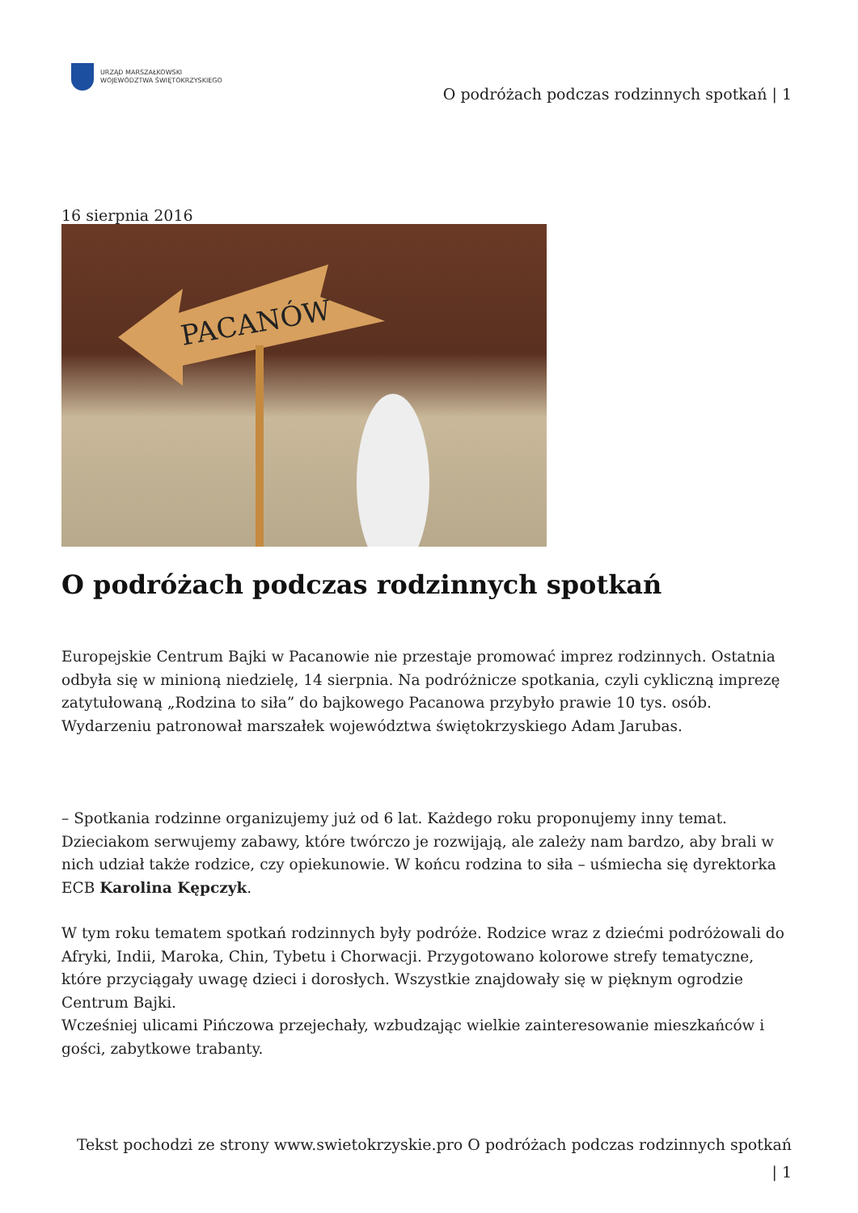URZĄD MARSZAŁKOWSKI
WOJEWÓDZTWA ŚWIĘTOKRZYSKIEGO
O podróżach podczas rodzinnych spotkań | 1
16 sierpnia 2016
PACANÓW
O podróżach podczas rodzinnych spotkań
Europejskie Centrum Bajki w Pacanowie nie przestaje promować imprez rodzinnych. Ostatnia odbyła się w minioną niedzielę, 14 sierpnia. Na podróżnicze spotkania, czyli cykliczną imprezę zatytułowaną „Rodzina to siła” do bajkowego Pacanowa przybyło prawie 10 tys. osób. Wydarzeniu patronował marszałek województwa świętokrzyskiego Adam Jarubas.
– Spotkania rodzinne organizujemy już od 6 lat. Każdego roku proponujemy inny temat. Dzieciakom serwujemy zabawy, które twórczo je rozwijają, ale zależy nam bardzo, aby brali w nich udział także rodzice, czy opiekunowie. W końcu rodzina to siła – uśmiecha się dyrektorka ECB Karolina Kępczyk.
W tym roku tematem spotkań rodzinnych były podróże. Rodzice wraz z dziećmi podróżowali do Afryki, Indii, Maroka, Chin, Tybetu i Chorwacji. Przygotowano kolorowe strefy tematyczne, które przyciągały uwagę dzieci i dorosłych. Wszystkie znajdowały się w pięknym ogrodzie Centrum Bajki.
Wcześniej ulicami Pińczowa przejechały, wzbudzając wielkie zainteresowanie mieszkańców i gości, zabytkowe trabanty.
Tekst pochodzi ze strony www.swietokrzyskie.pro O podróżach podczas rodzinnych spotkań
| 1